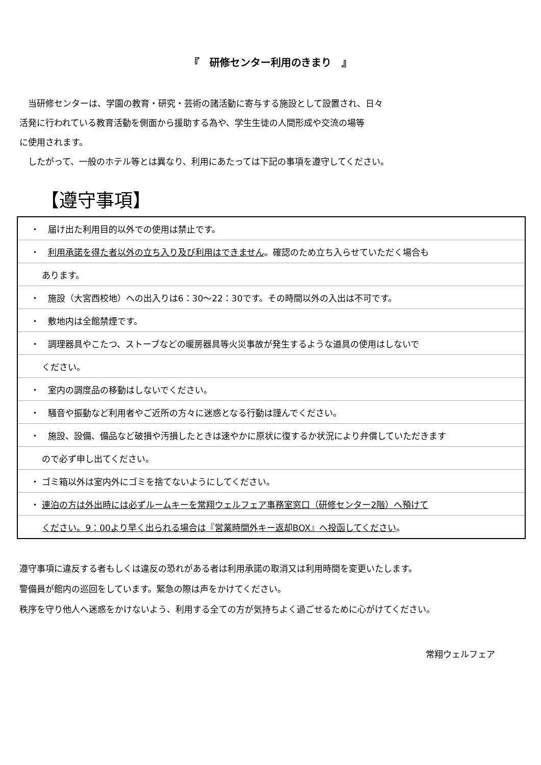『　研修センター利用のきまり　』
　当研修センターは、学園の教育・研究・芸術の諸活動に寄与する施設として設置され、日々
活発に行われている教育活動を側面から援助する為や、学生生徒の人間形成や交流の場等
に使用されます。
　したがって、一般のホテル等とは異なり、利用にあたっては下記の事項を遵守してください。
【遵守事項】
| ・ 届け出た利用目的以外での使用は禁止です。 |
| ・ 利用承諾を得た者以外の立ち入り及び利用はできません 。確認のため立ち入らせていただく場合も |
| あります。 |
| ・ 施設（大宮西校地）への出入りは6：30～22：30です。その時間以外の入出は不可です。 |
| ・ 敷地内は全館禁煙です。 |
| ・ 調理器具やこたつ、ストーブなどの暖房器具等火災事故が発生するような道具の使用はしないで |
| ください。 |
| ・ 室内の調度品の移動はしないでください。 |
| ・ 騒音や振動など利用者やご近所の方々に迷惑となる行動は謹んでください。 |
| ・ 施設、設備、備品など破損や汚損したときは速やかに原状に復するか状況により弁償していただきます |
| ので必ず申し出てください。 |
| ・ ゴミ箱以外は室内外にゴミを捨てないようにしてください。 |
| ・ 連泊の方は外出時には必ずルームキーを常翔ウェルフェア事務室窓口（研修センター2階）へ預けて |
| ください。9：00より早く出られる場合は『営業時間外キー返却BOX』へ投函してください 。 |
遵守事項に違反する者もしくは違反の恐れがある者は利用承諾の取消又は利用時間を変更いたします。
警備員が館内の巡回をしています。緊急の際は声をかけてください。
秩序を守り他人へ迷惑をかけないよう、利用する全ての方が気持ちよく過ごせるために心がけてください。
常翔ウェルフェア